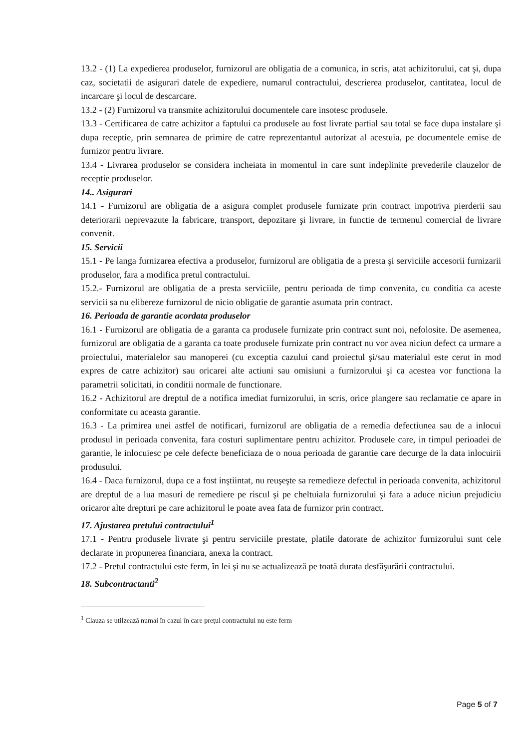13.2 - (1) La expedierea produselor, furnizorul are obligatia de a comunica, in scris, atat achizitorului, cat şi, dupa caz, societatii de asigurari datele de expediere, numarul contractului, descrierea produselor, cantitatea, locul de incarcare şi locul de descarcare.
13.2 - (2) Furnizorul va transmite achizitorului documentele care insotesc produsele.
13.3 - Certificarea de catre achizitor a faptului ca produsele au fost livrate partial sau total se face dupa instalare şi dupa receptie, prin semnarea de primire de catre reprezentantul autorizat al acestuia, pe documentele emise de furnizor pentru livrare.
13.4 - Livrarea produselor se considera incheiata in momentul in care sunt indeplinite prevederile clauzelor de receptie produselor.
14.. Asigurari
14.1 - Furnizorul are obligatia de a asigura complet produsele furnizate prin contract impotriva pierderii sau deteriorarii neprevazute la fabricare, transport, depozitare şi livrare, in functie de termenul comercial de livrare convenit.
15. Servicii
15.1 - Pe langa furnizarea efectiva a produselor, furnizorul are obligatia de a presta şi serviciile accesorii furnizarii produselor, fara a modifica pretul contractului.
15.2.- Furnizorul are obligatia de a presta serviciile, pentru perioada de timp convenita, cu conditia ca aceste servicii sa nu elibereze furnizorul de nicio obligatie de garantie asumata prin contract.
16. Perioada de garantie acordata produselor
16.1 - Furnizorul are obligatia de a garanta ca produsele furnizate prin contract sunt noi, nefolosite. De asemenea, furnizorul are obligatia de a garanta ca toate produsele furnizate prin contract nu vor avea niciun defect ca urmare a proiectului, materialelor sau manoperei (cu exceptia cazului cand proiectul şi/sau materialul este cerut in mod expres de catre achizitor) sau oricarei alte actiuni sau omisiuni a furnizorului şi ca acestea vor functiona la parametrii solicitati, in conditii normale de functionare.
16.2 - Achizitorul are dreptul de a notifica imediat furnizorului, in scris, orice plangere sau reclamatie ce apare in conformitate cu aceasta garantie.
16.3 - La primirea unei astfel de notificari, furnizorul are obligatia de a remedia defectiunea sau de a inlocui produsul in perioada convenita, fara costuri suplimentare pentru achizitor. Produsele care, in timpul perioadei de garantie, le inlocuiesc pe cele defecte beneficiaza de o noua perioada de garantie care decurge de la data inlocuirii produsului.
16.4 - Daca furnizorul, dupa ce a fost inştiintat, nu reuşeşte sa remedieze defectul in perioada convenita, achizitorul are dreptul de a lua masuri de remediere pe riscul şi pe cheltuiala furnizorului şi fara a aduce niciun prejudiciu oricaror alte drepturi pe care achizitorul le poate avea fata de furnizor prin contract.
17. Ajustarea pretului contractului<sup>1</sup>
17.1 - Pentru produsele livrate şi pentru serviciile prestate, platile datorate de achizitor furnizorului sunt cele declarate in propunerea financiara, anexa la contract.
17.2 - Pretul contractului este ferm, în lei şi nu se actualizează pe toată durata desfăşurării contractului.
18. Subcontractanti<sup>2</sup>
<sup>1</sup> Clauza se utilzează numai în cazul în care preţul contractului nu este ferm
Page 5 of 7